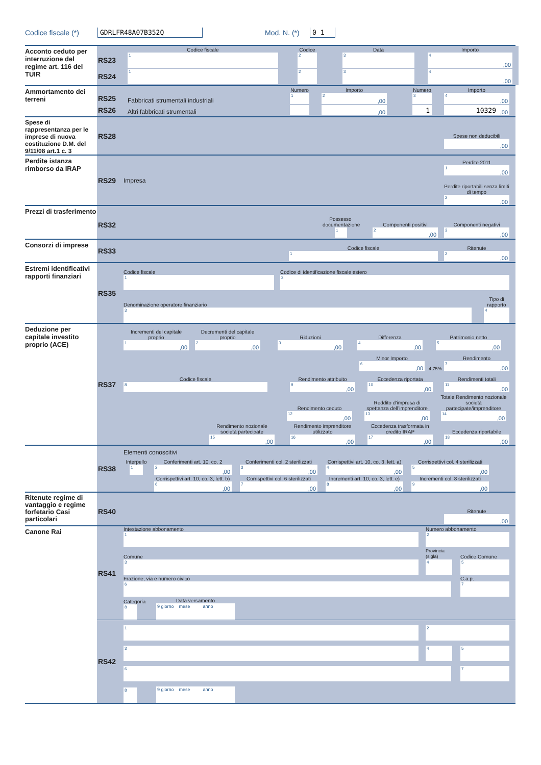Codice fiscale (*) GDRLFR48A07B352Q Mod. N. (*) 0 1
Acconto ceduto per interruzione del regime art. 116 del TUIR
RS23
Codice fiscale
1
Codice
2
Data
3
Importo
4,00
RS24
1
2
3
4,00
Ammortamento dei terreni
RS25
Fabbricati strumentali industriali
Numero
1
Importo
2,00
Numero
3
Importo
4,00
RS26
Altri fabbricati strumentali
,00
1
10329,00
Spese di rappresentanza per le imprese di nuova costituzione D.M. del 9/11/08 art.1 c. 3
RS28
Spese non deducibili
,00
Perdite istanza rimborso da IRAP
RS29
Impresa
Perdite 2011
1,00
Perdite riportabili senza limiti di tempo
2,00
Prezzi di trasferimento
RS32
Possesso documentazione
1
Componenti positivi
2,00
Componenti negativi
3,00
Consorzi di imprese
RS33
Codice fiscale
1
Ritenute
2,00
Estremi identificativi rapporti finanziari
RS35
Codice fiscale
1
Codice di identificazione fiscale estero
2
Denominazione operatore finanziario
3
Tipo di rapporto
4
Deduzione per capitale investito proprio (ACE)
RS37
Incrementi del capitale proprio
1,00
Decrementi del capitale proprio
2,00
Riduzioni
3,00
Differenza
4,00
Patrimonio netto
5,00
Minor Importo
6,00
4,75%
Rendimento
7,00
Codice fiscale
8
Rendimento attribuito
9,00
Eccedenza riportata
10,00
Rendimenti totali
11,00
Rendimento ceduto
12,00
Reddito d’impresa di spettanza dell’imprenditore
13,00
Totale Rendimento nozionale società partecipate/imprenditore
14,00
Rendimento nozionale società partecipate
15,00
Rendimento imprenditore utilizzato
16,00
Eccedenza trasformata in credito IRAP
17,00
Eccedenza riportabile
18,00
RS38
Elementi conoscitivi
Interpello
1
Conferimenti art. 10, co. 2
2,00
Conferimenti col. 2 sterilizzati
3,00
Corrispettivi art. 10, co. 3, lett. a)
4,00
Corrispettivi col. 4 sterilizzati
5,00
Corrispettivi art. 10, co. 3, lett. b)
6,00
Corrispettivi col. 6 sterilizzati
7,00
Incrementi art. 10, co. 3, lett. e)
8,00
Incrementi col. 8 sterilizzati
9,00
Ritenute regime di vantaggio e regime forfetario Casi particolari
RS40
Ritenute
,00
Canone Rai
RS41
Intestazione abbonamento
1
Numero abbonamento
2
Comune
3
Provincia (sigla)
4
Codice Comune
5
Frazione, via e numero civico
6
C.a.p.
7
Categoria
8
Data versamento
9 giorno mese anno
RS42
1
2
3
4
5
6
7
8
9 giorno mese anno